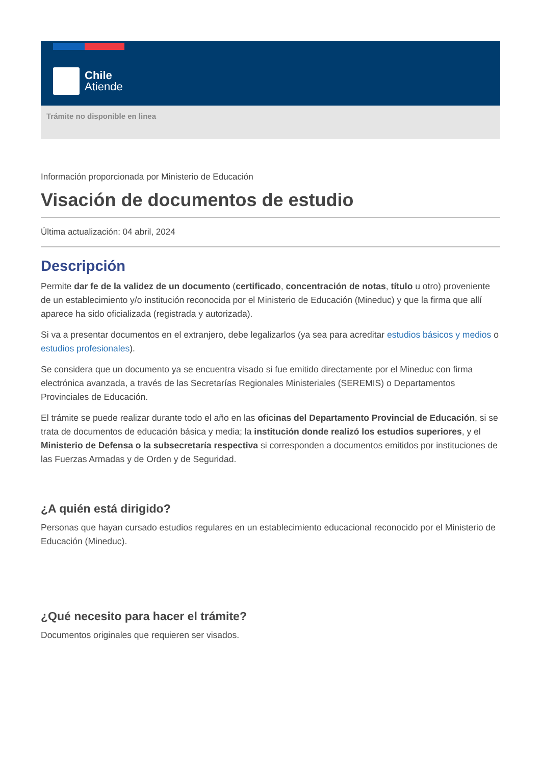Chile
Atiende
Trámite no disponible en linea
Información proporcionada por Ministerio de Educación
Visación de documentos de estudio
Última actualización: 04 abril, 2024
Descripción
Permite dar fe de la validez de un documento (certificado, concentración de notas, título u otro) proveniente de un establecimiento y/o institución reconocida por el Ministerio de Educación (Mineduc) y que la firma que allí aparece ha sido oficializada (registrada y autorizada).
Si va a presentar documentos en el extranjero, debe legalizarlos (ya sea para acreditar estudios básicos y medios o estudios profesionales).
Se considera que un documento ya se encuentra visado si fue emitido directamente por el Mineduc con firma electrónica avanzada, a través de las Secretarías Regionales Ministeriales (SEREMIS) o Departamentos Provinciales de Educación.
El trámite se puede realizar durante todo el año en las oficinas del Departamento Provincial de Educación, si se trata de documentos de educación básica y media; la institución donde realizó los estudios superiores, y el Ministerio de Defensa o la subsecretaría respectiva si corresponden a documentos emitidos por instituciones de las Fuerzas Armadas y de Orden y de Seguridad.
¿A quién está dirigido?
Personas que hayan cursado estudios regulares en un establecimiento educacional reconocido por el Ministerio de Educación (Mineduc).
¿Qué necesito para hacer el trámite?
Documentos originales que requieren ser visados.